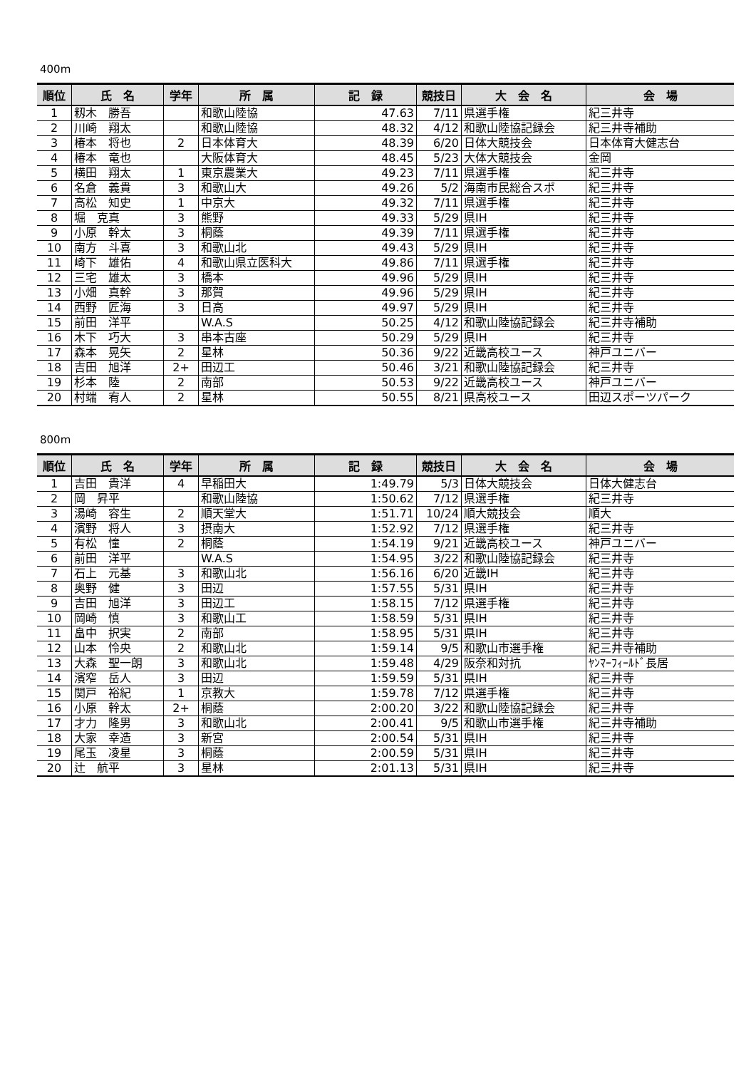400m
| 順位 | 氏 名 | 学年 | 所 属 | 記 録 | 競技日 | 大 会 名 | 会 場 |
| --- | --- | --- | --- | --- | --- | --- | --- |
| 1 | 籾木 勝吾 | | 和歌山陸協 | 47.63 | 7/11 | 県選手権 | 紀三井寺 |
| 2 | 川崎 翔太 | | 和歌山陸協 | 48.32 | 4/12 | 和歌山陸協記録会 | 紀三井寺補助 |
| 3 | 椿本 将也 | 2 | 日本体育大 | 48.39 | 6/20 | 日体大競技会 | 日本体育大健志台 |
| 4 | 椿本 竜也 | | 大阪体育大 | 48.45 | 5/23 | 大体大競技会 | 金岡 |
| 5 | 横田 翔太 | 1 | 東京農業大 | 49.23 | 7/11 | 県選手権 | 紀三井寺 |
| 6 | 名倉 義貴 | 3 | 和歌山大 | 49.26 | 5/2 | 海南市民総合スポ | 紀三井寺 |
| 7 | 高松 知史 | 1 | 中京大 | 49.32 | 7/11 | 県選手権 | 紀三井寺 |
| 8 | 堀 克真 | 3 | 熊野 | 49.33 | 5/29 | 県IH | 紀三井寺 |
| 9 | 小原 幹太 | 3 | 桐蔭 | 49.39 | 7/11 | 県選手権 | 紀三井寺 |
| 10 | 南方 斗喜 | 3 | 和歌山北 | 49.43 | 5/29 | 県IH | 紀三井寺 |
| 11 | 崎下 雄佑 | 4 | 和歌山県立医科大 | 49.86 | 7/11 | 県選手権 | 紀三井寺 |
| 12 | 三宅 雄太 | 3 | 橋本 | 49.96 | 5/29 | 県IH | 紀三井寺 |
| 13 | 小畑 真幹 | 3 | 那賀 | 49.96 | 5/29 | 県IH | 紀三井寺 |
| 14 | 西野 匠海 | 3 | 日高 | 49.97 | 5/29 | 県IH | 紀三井寺 |
| 15 | 前田 洋平 | | W.A.S | 50.25 | 4/12 | 和歌山陸協記録会 | 紀三井寺補助 |
| 16 | 木下 巧大 | 3 | 串本古座 | 50.29 | 5/29 | 県IH | 紀三井寺 |
| 17 | 森本 晃矢 | 2 | 星林 | 50.36 | 9/22 | 近畿高校ユース | 神戸ユニバー |
| 18 | 吉田 旭洋 | 2+ | 田辺工 | 50.46 | 3/21 | 和歌山陸協記録会 | 紀三井寺 |
| 19 | 杉本 陸 | 2 | 南部 | 50.53 | 9/22 | 近畿高校ユース | 神戸ユニバー |
| 20 | 村端 宥人 | 2 | 星林 | 50.55 | 8/21 | 県高校ユース | 田辺スポーツパーク |
800m
| 順位 | 氏 名 | 学年 | 所 属 | 記 録 | 競技日 | 大 会 名 | 会 場 |
| --- | --- | --- | --- | --- | --- | --- | --- |
| 1 | 吉田 貴洋 | 4 | 早稲田大 | 1:49.79 | 5/3 | 日体大競技会 | 日体大健志台 |
| 2 | 岡 昇平 | | 和歌山陸協 | 1:50.62 | 7/12 | 県選手権 | 紀三井寺 |
| 3 | 湯崎 容生 | 2 | 順天堂大 | 1:51.71 | 10/24 | 順大競技会 | 順大 |
| 4 | 濱野 将人 | 3 | 摂南大 | 1:52.92 | 7/12 | 県選手権 | 紀三井寺 |
| 5 | 有松 憧 | 2 | 桐蔭 | 1:54.19 | 9/21 | 近畿高校ユース | 神戸ユニバー |
| 6 | 前田 洋平 | | W.A.S | 1:54.95 | 3/22 | 和歌山陸協記録会 | 紀三井寺 |
| 7 | 石上 元基 | 3 | 和歌山北 | 1:56.16 | 6/20 | 近畿IH | 紀三井寺 |
| 8 | 奥野 健 | 3 | 田辺 | 1:57.55 | 5/31 | 県IH | 紀三井寺 |
| 9 | 吉田 旭洋 | 3 | 田辺工 | 1:58.15 | 7/12 | 県選手権 | 紀三井寺 |
| 10 | 岡崎 慎 | 3 | 和歌山工 | 1:58.59 | 5/31 | 県IH | 紀三井寺 |
| 11 | 畠中 択実 | 2 | 南部 | 1:58.95 | 5/31 | 県IH | 紀三井寺 |
| 12 | 山本 怜央 | 2 | 和歌山北 | 1:59.14 | 9/5 | 和歌山市選手権 | 紀三井寺補助 |
| 13 | 大森 聖一朗 | 3 | 和歌山北 | 1:59.48 | 4/29 | 阪奈和対抗 | ﾔﾝﾏｰﾌｨｰﾙﾄﾞ長居 |
| 14 | 濱窄 岳人 | 3 | 田辺 | 1:59.59 | 5/31 | 県IH | 紀三井寺 |
| 15 | 関戸 裕紀 | 1 | 京教大 | 1:59.78 | 7/12 | 県選手権 | 紀三井寺 |
| 16 | 小原 幹太 | 2+ | 桐蔭 | 2:00.20 | 3/22 | 和歌山陸協記録会 | 紀三井寺 |
| 17 | 才力 隆男 | 3 | 和歌山北 | 2:00.41 | 9/5 | 和歌山市選手権 | 紀三井寺補助 |
| 18 | 大家 幸造 | 3 | 新宮 | 2:00.54 | 5/31 | 県IH | 紀三井寺 |
| 19 | 尾玉 凌星 | 3 | 桐蔭 | 2:00.59 | 5/31 | 県IH | 紀三井寺 |
| 20 | 辻 航平 | 3 | 星林 | 2:01.13 | 5/31 | 県IH | 紀三井寺 |